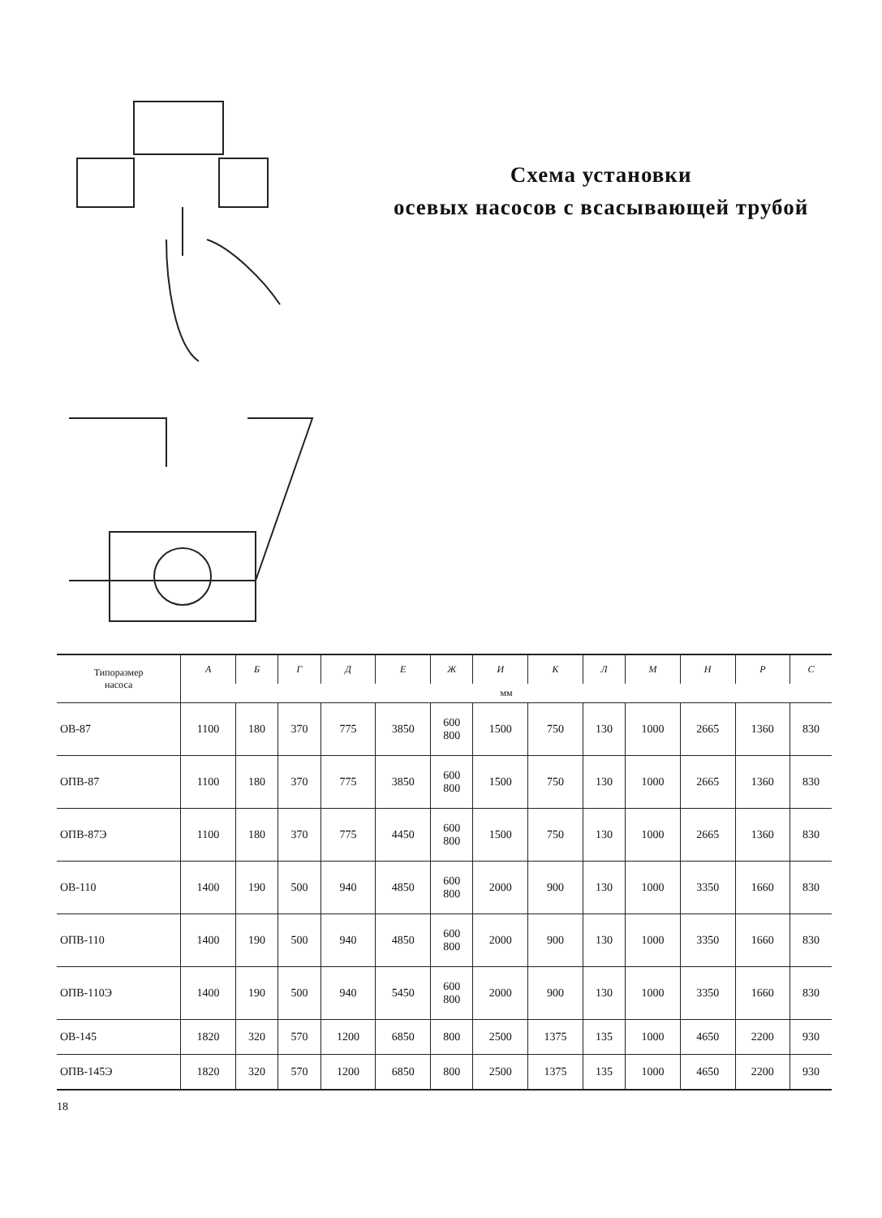Схема установки
осевых насосов с всасывающей трубой
| Типоразмер насоса | А | Б | Г | Д | Е | Ж | И | К | Л | М | Н | Р | С |
| --- | --- | --- | --- | --- | --- | --- | --- | --- | --- | --- | --- | --- | --- |
| | мм | | | | | | | | | | | | |
| ОВ-87 | 1100 | 180 | 370 | 775 | 3850 | 600 800 | 1500 | 750 | 130 | 1000 | 2665 | 1360 | 830 |
| ОПВ-87 | 1100 | 180 | 370 | 775 | 3850 | 600 800 | 1500 | 750 | 130 | 1000 | 2665 | 1360 | 830 |
| ОПВ-87Э | 1100 | 180 | 370 | 775 | 4450 | 600 800 | 1500 | 750 | 130 | 1000 | 2665 | 1360 | 830 |
| ОВ-110 | 1400 | 190 | 500 | 940 | 4850 | 600 800 | 2000 | 900 | 130 | 1000 | 3350 | 1660 | 830 |
| ОПВ-110 | 1400 | 190 | 500 | 940 | 4850 | 600 800 | 2000 | 900 | 130 | 1000 | 3350 | 1660 | 830 |
| ОПВ-110Э | 1400 | 190 | 500 | 940 | 5450 | 600 800 | 2000 | 900 | 130 | 1000 | 3350 | 1660 | 830 |
| ОВ-145 | 1820 | 320 | 570 | 1200 | 6850 | 800 | 2500 | 1375 | 135 | 1000 | 4650 | 2200 | 930 |
| ОПВ-145Э | 1820 | 320 | 570 | 1200 | 6850 | 800 | 2500 | 1375 | 135 | 1000 | 4650 | 2200 | 930 |
18